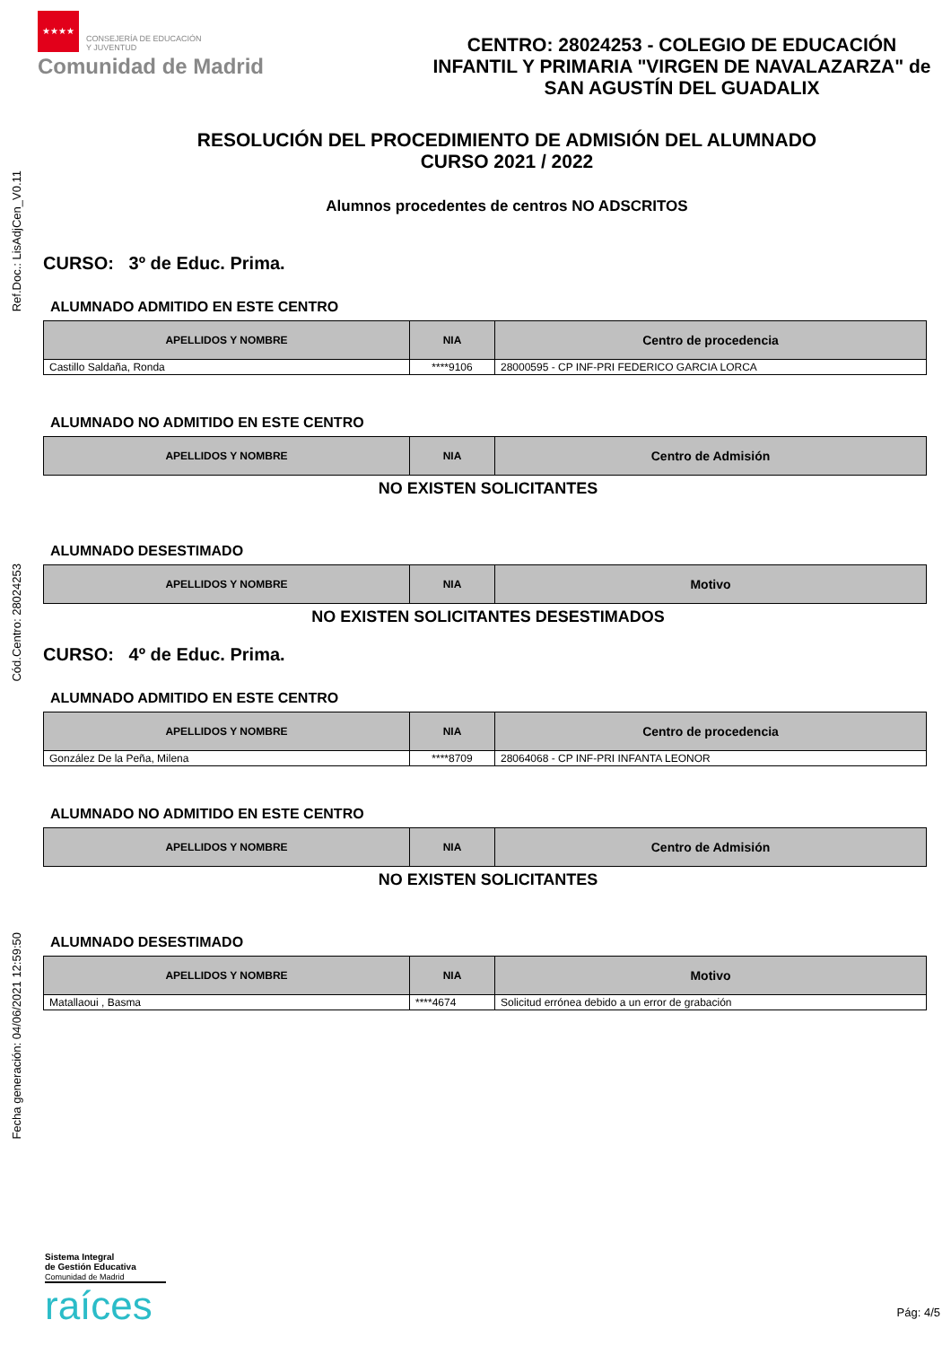Ref.Doc.: LisAdjCen_V0.11
Cód.Centro: 28024253
Fecha generación: 04/06/2021 12:59:50
★★★★ CONSEJERÍA DE EDUCACIÓN
Y JUVENTUD
Comunidad de Madrid
CENTRO: 28024253 - COLEGIO DE EDUCACIÓN INFANTIL Y PRIMARIA "VIRGEN DE NAVALAZARZA" de SAN AGUSTÍN DEL GUADALIX
RESOLUCIÓN DEL PROCEDIMIENTO DE ADMISIÓN DEL ALUMNADO
CURSO 2021 / 2022
Alumnos procedentes de centros NO ADSCRITOS
CURSO: 3º de Educ. Prima.
ALUMNADO ADMITIDO EN ESTE CENTRO
| APELLIDOS Y NOMBRE | NIA | Centro de procedencia |
| --- | --- | --- |
| Castillo Saldaña, Ronda | ****9106 | 28000595 - CP INF-PRI FEDERICO GARCIA LORCA |
ALUMNADO NO ADMITIDO EN ESTE CENTRO
| APELLIDOS Y NOMBRE | NIA | Centro de Admisión |
| --- | --- | --- |
NO EXISTEN SOLICITANTES
ALUMNADO DESESTIMADO
| APELLIDOS Y NOMBRE | NIA | Motivo |
| --- | --- | --- |
NO EXISTEN SOLICITANTES DESESTIMADOS
CURSO: 4º de Educ. Prima.
ALUMNADO ADMITIDO EN ESTE CENTRO
| APELLIDOS Y NOMBRE | NIA | Centro de procedencia |
| --- | --- | --- |
| González De la Peña, Milena | ****8709 | 28064068 - CP INF-PRI INFANTA LEONOR |
ALUMNADO NO ADMITIDO EN ESTE CENTRO
| APELLIDOS Y NOMBRE | NIA | Centro de Admisión |
| --- | --- | --- |
NO EXISTEN SOLICITANTES
ALUMNADO DESESTIMADO
| APELLIDOS Y NOMBRE | NIA | Motivo |
| --- | --- | --- |
| Matallaoui , Basma | ****4674 | Solicitud errónea debido a un error de grabación |
Sistema Integral
de Gestión Educativa
Comunidad de Madrid
raíces
Pág: 4/5